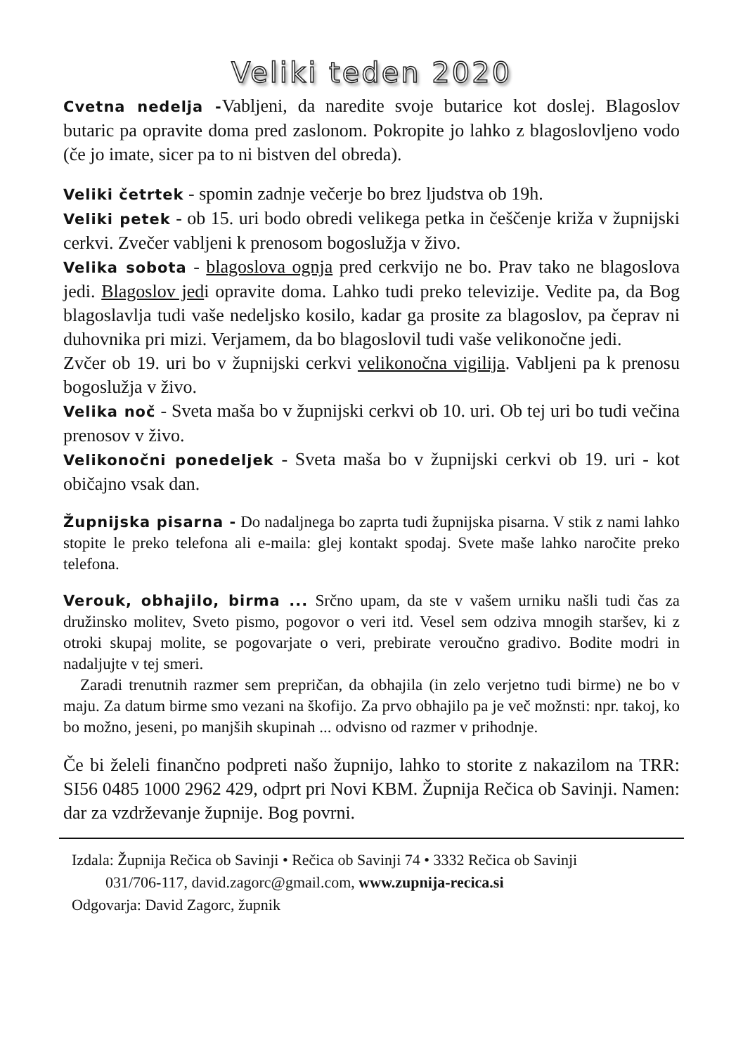Veliki teden 2020
Cvetna nedelja -Vabljeni, da naredite svoje butarice kot doslej. Blagoslov butaric pa opravite doma pred zaslonom. Pokropite jo lahko z blagoslovljeno vodo (če jo imate, sicer pa to ni bistven del obreda).
Veliki četrtek - spomin zadnje večerje bo brez ljudstva ob 19h.
Veliki petek - ob 15. uri bodo obredi velikega petka in češčenje križa v župnijski cerkvi. Zvečer vabljeni k prenosom bogoslužja v živo.
Velika sobota - blagoslova ognja pred cerkvijo ne bo. Prav tako ne blagoslova jedi. Blagoslov jedi opravite doma. Lahko tudi preko televizije. Vedite pa, da Bog blagoslavlja tudi vaše nedeljsko kosilo, kadar ga prosite za blagoslov, pa čeprav ni duhovnika pri mizi. Verjamem, da bo blagoslovil tudi vaše velikonočne jedi.
Zvčer ob 19. uri bo v župnijski cerkvi velikonočna vigilija. Vabljeni pa k prenosu bogoslužja v živo.
Velika noč - Sveta maša bo v župnijski cerkvi ob 10. uri. Ob tej uri bo tudi večina prenosov v živo.
Velikonočni ponedeljek - Sveta maša bo v župnijski cerkvi ob 19. uri - kot običajno vsak dan.
Župnijska pisarna - Do nadaljnega bo zaprta tudi župnijska pisarna. V stik z nami lahko stopite le preko telefona ali e-maila: glej kontakt spodaj. Svete maše lahko naročite preko telefona.
Verouk, obhajilo, birma ... Srčno upam, da ste v vašem urniku našli tudi čas za družinsko molitev, Sveto pismo, pogovor o veri itd. Vesel sem odziva mnogih staršev, ki z otroki skupaj molite, se pogovarjate o veri, prebirate veroučno gradivo. Bodite modri in nadaljujte v tej smeri.
Zaradi trenutnih razmer sem prepričan, da obhajila (in zelo verjetno tudi birme) ne bo v maju. Za datum birme smo vezani na škofijo. Za prvo obhajilo pa je več možnsti: npr. takoj, ko bo možno, jeseni, po manjših skupinah ... odvisno od razmer v prihodnje.
Če bi želeli finančno podpreti našo župnijo, lahko to storite z nakazilom na TRR: SI56 0485 1000 2962 429, odprt pri Novi KBM. Župnija Rečica ob Savinji. Namen: dar za vzdrževanje župnije. Bog povrni.
Izdala: Župnija Rečica ob Savinji • Rečica ob Savinji 74 • 3332 Rečica ob Savinji
031/706-117, david.zagorc@gmail.com, www.zupnija-recica.si
Odgovarja: David Zagorc, župnik